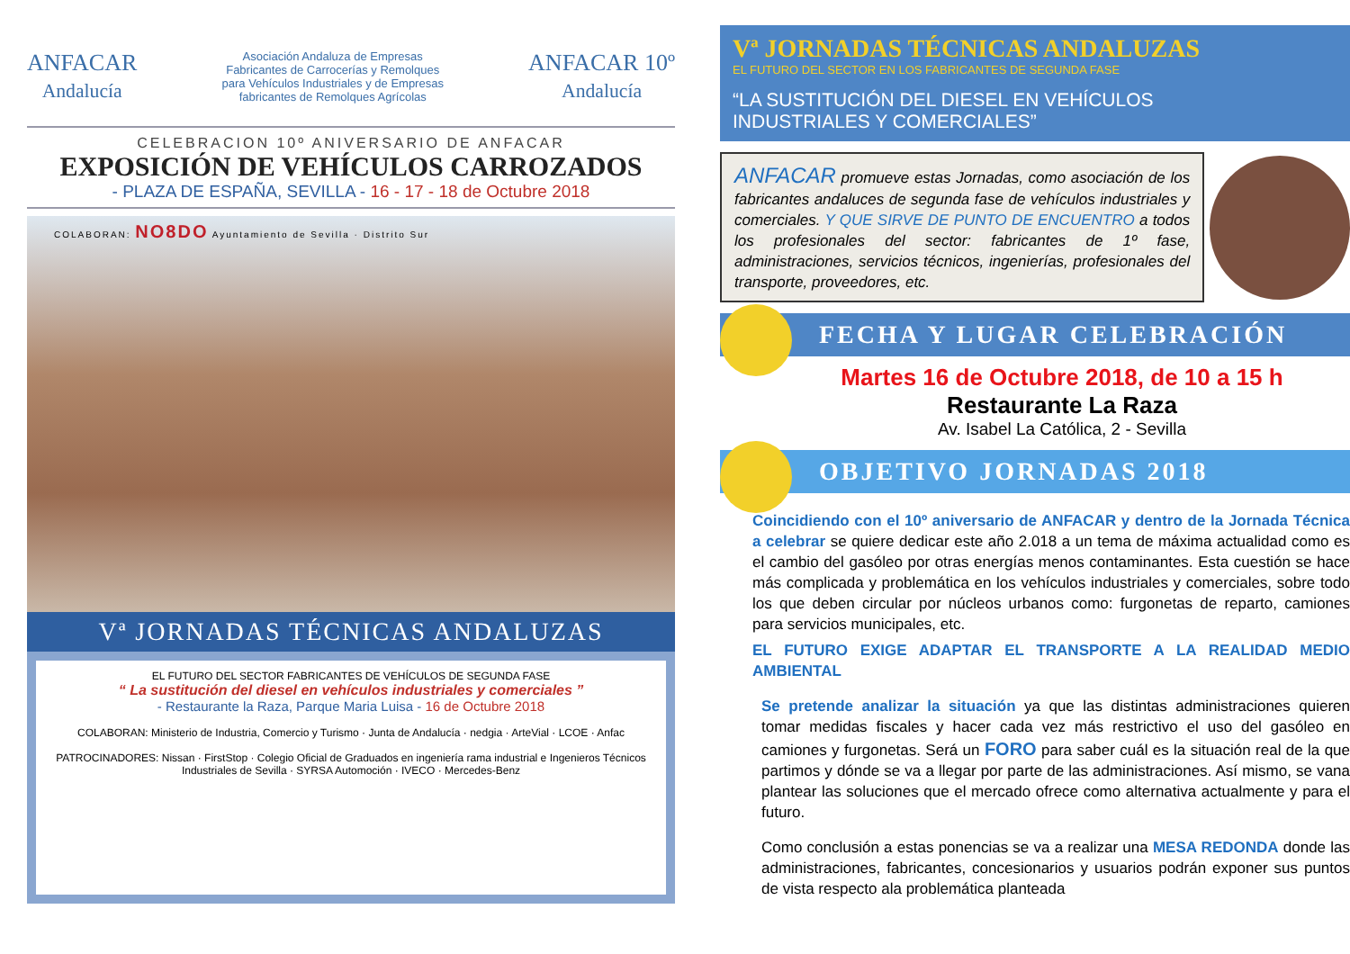ANFACAR
Andalucía
Asociación Andaluza de Empresas
Fabricantes de Carrocerías y Remolques
para Vehículos Industriales y de Empresas
fabricantes de Remolques Agrícolas
ANFACAR 10º
Andalucía
CELEBRACION 10º ANIVERSARIO DE ANFACAR
EXPOSICIÓN DE VEHÍCULOS CARROZADOS
- PLAZA DE ESPAÑA, SEVILLA - 16 - 17 - 18 de Octubre 2018
COLABORAN: NO8DO Ayuntamiento de Sevilla · Distrito Sur
Vª JORNADAS TÉCNICAS ANDALUZAS
EL FUTURO DEL SECTOR FABRICANTES DE VEHÍCULOS DE SEGUNDA FASE
“ La sustitución del diesel en vehículos industriales y comerciales ”
- Restaurante la Raza, Parque Maria Luisa - 16 de Octubre 2018
COLABORAN: Ministerio de Industria, Comercio y Turismo · Junta de Andalucía · nedgia · ArteVial · LCOE · Anfac
PATROCINADORES: Nissan · FirstStop · Colegio Oficial de Graduados en ingeniería rama industrial e Ingenieros Técnicos Industriales de Sevilla · SYRSA Automoción · IVECO · Mercedes-Benz
Vª JORNADAS TÉCNICAS ANDALUZAS
EL FUTURO DEL SECTOR EN LOS FABRICANTES DE SEGUNDA FASE
“LA SUSTITUCIÓN DEL DIESEL EN VEHÍCULOS
INDUSTRIALES Y COMERCIALES”
ANFACAR promueve estas Jornadas, como asociación de los fabricantes andaluces de segunda fase de vehículos industriales y comerciales. Y QUE SIRVE DE PUNTO DE ENCUENTRO a todos los profesionales del sector: fabricantes de 1º fase, administraciones, servicios técnicos, ingenierías, profesionales del transporte, proveedores, etc.
FECHA Y LUGAR CELEBRACIÓN
Martes 16 de Octubre 2018, de 10 a 15 h
Restaurante La Raza
Av. Isabel La Católica, 2 - Sevilla
OBJETIVO JORNADAS 2018
Coincidiendo con el 10º aniversario de ANFACAR y dentro de la Jornada Técnica a celebrar se quiere dedicar este año 2.018 a un tema de máxima actualidad como es el cambio del gasóleo por otras energías menos contaminantes. Esta cuestión se hace más complicada y problemática en los vehículos industriales y comerciales, sobre todo los que deben circular por núcleos urbanos como: furgonetas de reparto, camiones para servicios municipales, etc.
EL FUTURO EXIGE ADAPTAR EL TRANSPORTE A LA REALIDAD MEDIO AMBIENTAL
Se pretende analizar la situación ya que las distintas administraciones quieren tomar medidas fiscales y hacer cada vez más restrictivo el uso del gasóleo en camiones y furgonetas. Será un FORO para saber cuál es la situación real de la que partimos y dónde se va a llegar por parte de las administraciones. Así mismo, se vana plantear las soluciones que el mercado ofrece como alternativa actualmente y para el futuro.
Como conclusión a estas ponencias se va a realizar una MESA REDONDA donde las administraciones, fabricantes, concesionarios y usuarios podrán exponer sus puntos de vista respecto ala problemática planteada